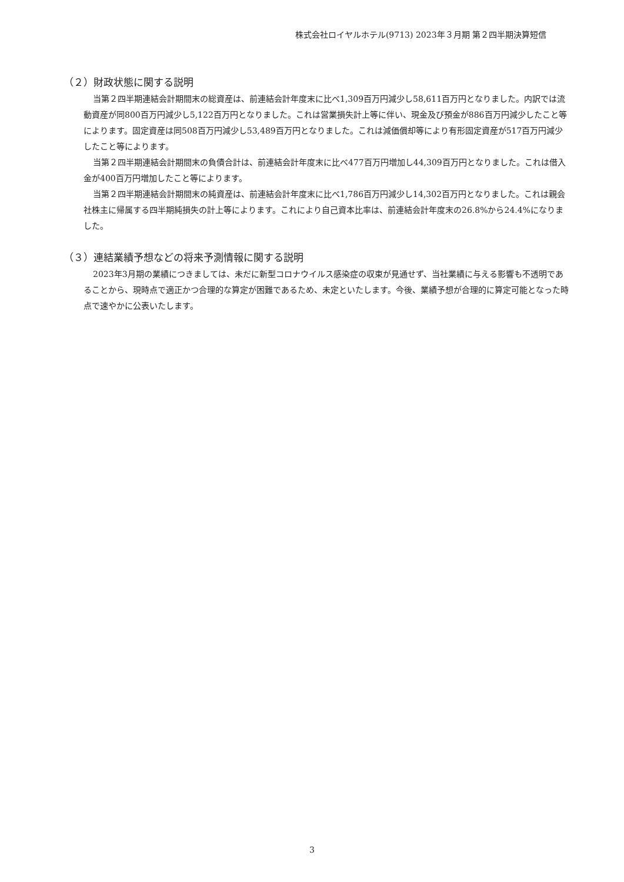株式会社ロイヤルホテル(9713) 2023年３月期 第２四半期決算短信
（２）財政状態に関する説明
当第２四半期連結会計期間末の総資産は、前連結会計年度末に比べ1,309百万円減少し58,611百万円となりました。内訳では流動資産が同800百万円減少し5,122百万円となりました。これは営業損失計上等に伴い、現金及び預金が886百万円減少したこと等によります。固定資産は同508百万円減少し53,489百万円となりました。これは減価償却等により有形固定資産が517百万円減少したこと等によります。
当第２四半期連結会計期間末の負債合計は、前連結会計年度末に比べ477百万円増加し44,309百万円となりました。これは借入金が400百万円増加したこと等によります。
当第２四半期連結会計期間末の純資産は、前連結会計年度末に比べ1,786百万円減少し14,302百万円となりました。これは親会社株主に帰属する四半期純損失の計上等によります。これにより自己資本比率は、前連結会計年度末の26.8%から24.4%になりました。
（３）連結業績予想などの将来予測情報に関する説明
2023年3月期の業績につきましては、未だに新型コロナウイルス感染症の収束が見通せず、当社業績に与える影響も不透明であることから、現時点で適正かつ合理的な算定が困難であるため、未定といたします。今後、業績予想が合理的に算定可能となった時点で速やかに公表いたします。
3